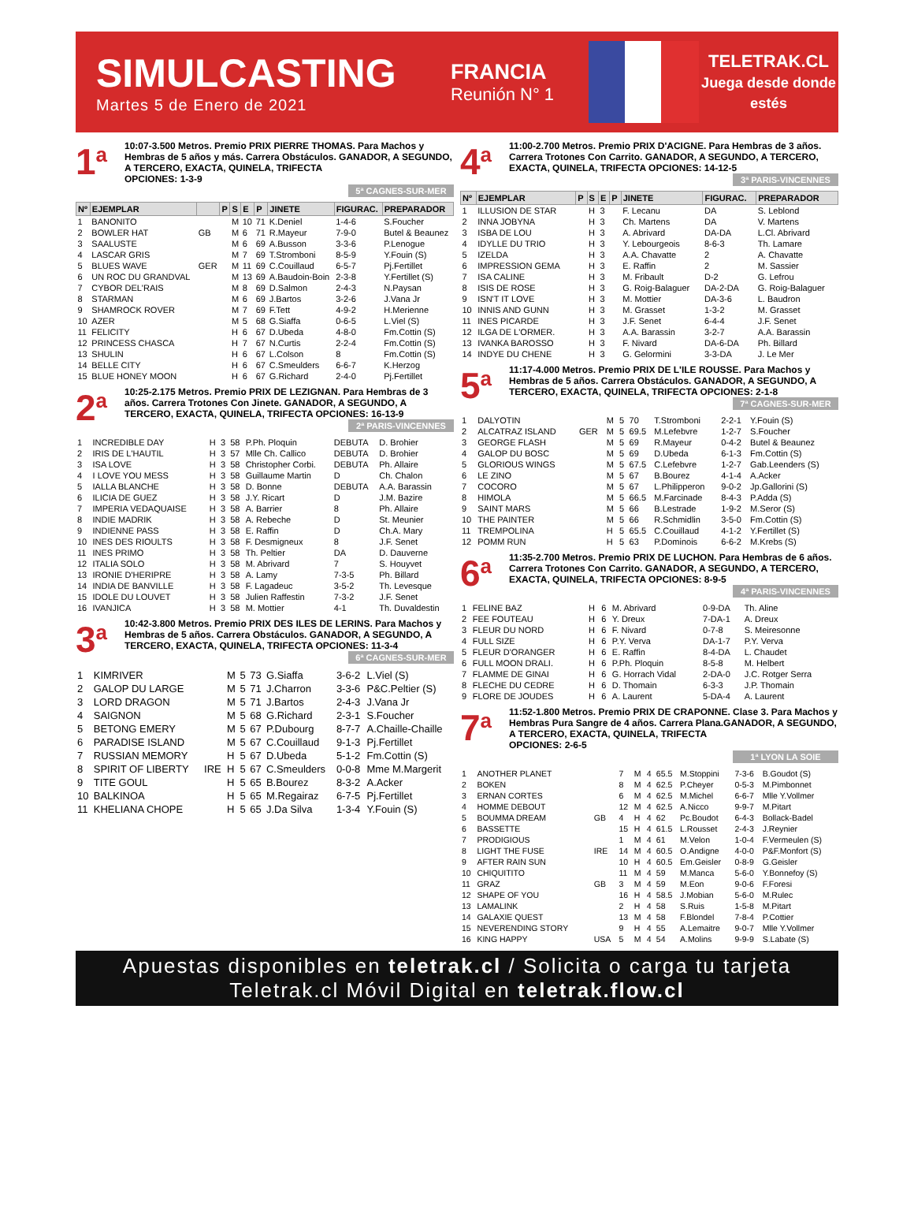SIMULCASTING
Martes 5 de Enero de 2021
FRANCIA
Reunión N° 1
TELETRAK.CL
Juega desde donde estés
1<sup>a</sup>
10:07-3.500 Metros. Premio PRIX PIERRE THOMAS. Para Machos y Hembras de 5 años y más. Carrera Obstáculos. GANADOR, A SEGUNDO, A TERCERO, EXACTA, QUINELA, TRIFECTA
OPCIONES: 1-3-9
5ª CAGNES-SUR-MER
| Nº | EJEMPLAR | | P | S | E | P | JINETE | FIGURAC. | PREPARADOR |
| --- | --- | --- | --- | --- | --- | --- | --- | --- | --- |
| 1 | BANONITO | | | M | 10 | 71 | K.Deniel | 1-4-6 | S.Foucher |
| 2 | BOWLER HAT | GB | | M | 6 | 71 | R.Mayeur | 7-9-0 | Butel & Beaunez |
| 3 | SAALUSTE | | | M | 6 | 69 | A.Busson | 3-3-6 | P.Lenogue |
| 4 | LASCAR GRIS | | | M | 7 | 69 | T.Stromboni | 8-5-9 | Y.Fouin (S) |
| 5 | BLUES WAVE | GER | | M | 11 | 69 | C.Couillaud | 6-5-7 | Pj.Fertillet |
| 6 | UN ROC DU GRANDVAL | | | M | 13 | 69 | A.Baudoin-Boin | 2-3-8 | Y.Fertillet (S) |
| 7 | CYBOR DEL'RAIS | | | M | 8 | 69 | D.Salmon | 2-4-3 | N.Paysan |
| 8 | STARMAN | | | M | 6 | 69 | J.Bartos | 3-2-6 | J.Vana Jr |
| 9 | SHAMROCK ROVER | | | M | 7 | 69 | F.Tett | 4-9-2 | H.Merienne |
| 10 | AZER | | | M | 5 | 68 | G.Siaffa | 0-6-5 | L.Viel (S) |
| 11 | FELICITY | | | H | 6 | 67 | D.Ubeda | 4-8-0 | Fm.Cottin (S) |
| 12 | PRINCESS CHASCA | | | H | 7 | 67 | N.Curtis | 2-2-4 | Fm.Cottin (S) |
| 13 | SHULIN | | | H | 6 | 67 | L.Colson | 8 | Fm.Cottin (S) |
| 14 | BELLE CITY | | | H | 6 | 67 | C.Smeulders | 6-6-7 | K.Herzog |
| 15 | BLUE HONEY MOON | | | H | 6 | 67 | G.Richard | 2-4-0 | Pj.Fertillet |
2<sup>a</sup>
10:25-2.175 Metros. Premio PRIX DE LEZIGNAN. Para Hembras de 3 años. Carrera Trotones Con Jinete. GANADOR, A SEGUNDO, A TERCERO, EXACTA, QUINELA, TRIFECTA OPCIONES: 16-13-9
2ª PARIS-VINCENNES
| 1 | INCREDIBLE DAY | H | 3 | 58 | P.Ph. Ploquin | DEBUTA | D. Brohier |
| 2 | IRIS DE L'HAUTIL | H | 3 | 57 | Mlle Ch. Callico | DEBUTA | D. Brohier |
| 3 | ISA LOVE | H | 3 | 58 | Christopher Corbi. | DEBUTA | Ph. Allaire |
| 4 | I LOVE YOU MESS | H | 3 | 58 | Guillaume Martin | D | Ch. Chalon |
| 5 | IALLA BLANCHE | H | 3 | 58 | D. Bonne | DEBUTA | A.A. Barassin |
| 6 | ILICIA DE GUEZ | H | 3 | 58 | J.Y. Ricart | D | J.M. Bazire |
| 7 | IMPERIA VEDAQUAISE | H | 3 | 58 | A. Barrier | 8 | Ph. Allaire |
| 8 | INDIE MADRIK | H | 3 | 58 | A. Rebeche | D | St. Meunier |
| 9 | INDIENNE PASS | H | 3 | 58 | E. Raffin | D | Ch.A. Mary |
| 10 | INES DES RIOULTS | H | 3 | 58 | F. Desmigneux | 8 | J.F. Senet |
| 11 | INES PRIMO | H | 3 | 58 | Th. Peltier | DA | D. Dauverne |
| 12 | ITALIA SOLO | H | 3 | 58 | M. Abrivard | 7 | S. Houyvet |
| 13 | IRONIE D'HERIPRE | H | 3 | 58 | A. Lamy | 7-3-5 | Ph. Billard |
| 14 | INDIA DE BANVILLE | H | 3 | 58 | F. Lagadeuc | 3-5-2 | Th. Levesque |
| 15 | IDOLE DU LOUVET | H | 3 | 58 | Julien Raffestin | 7-3-2 | J.F. Senet |
| 16 | IVANJICA | H | 3 | 58 | M. Mottier | 4-1 | Th. Duvaldestin |
3<sup>a</sup>
10:42-3.800 Metros. Premio PRIX DES ILES DE LERINS. Para Machos y Hembras de 5 años. Carrera Obstáculos. GANADOR, A SEGUNDO, A TERCERO, EXACTA, QUINELA, TRIFECTA OPCIONES: 11-3-4
6ª CAGNES-SUR-MER
| 1 | KIMRIVER | | M | 5 | 73 | G.Siaffa | 3-6-2 | L.Viel (S) |
| 2 | GALOP DU LARGE | | M | 5 | 71 | J.Charron | 3-3-6 | P&C.Peltier (S) |
| 3 | LORD DRAGON | | M | 5 | 71 | J.Bartos | 2-4-3 | J.Vana Jr |
| 4 | SAIGNON | | M | 5 | 68 | G.Richard | 2-3-1 | S.Foucher |
| 5 | BETONG EMERY | | M | 5 | 67 | P.Dubourg | 8-7-7 | A.Chaille-Chaille |
| 6 | PARADISE ISLAND | | M | 5 | 67 | C.Couillaud | 9-1-3 | Pj.Fertillet |
| 7 | RUSSIAN MEMORY | | H | 5 | 67 | D.Ubeda | 5-1-2 | Fm.Cottin (S) |
| 8 | SPIRIT OF LIBERTY | IRE | H | 5 | 67 | C.Smeulders | 0-0-8 | Mme M.Margerit |
| 9 | TITE GOUL | | H | 5 | 65 | B.Bourez | 8-3-2 | A.Acker |
| 10 | BALKINOA | | H | 5 | 65 | M.Regairaz | 6-7-5 | Pj.Fertillet |
| 11 | KHELIANA CHOPE | | H | 5 | 65 | J.Da Silva | 1-3-4 | Y.Fouin (S) |
4<sup>a</sup>
11:00-2.700 Metros. Premio PRIX D'ACIGNE. Para Hembras de 3 años. Carrera Trotones Con Carrito. GANADOR, A SEGUNDO, A TERCERO, EXACTA, QUINELA, TRIFECTA OPCIONES: 14-12-5
3ª PARIS-VINCENNES
| Nº | EJEMPLAR | P | S | E | P | JINETE | FIGURAC. | PREPARADOR |
| --- | --- | --- | --- | --- | --- | --- | --- | --- |
| 1 | ILLUSION DE STAR | | H | 3 | | F. Lecanu | DA | S. Leblond |
| 2 | INNA JOBYNA | | H | 3 | | Ch. Martens | DA | V. Martens |
| 3 | ISBA DE LOU | | H | 3 | | A. Abrivard | DA-DA | L.Cl. Abrivard |
| 4 | IDYLLE DU TRIO | | H | 3 | | Y. Lebourgeois | 8-6-3 | Th. Lamare |
| 5 | IZELDA | | H | 3 | | A.A. Chavatte | 2 | A. Chavatte |
| 6 | IMPRESSION GEMA | | H | 3 | | E. Raffin | 2 | M. Sassier |
| 7 | ISA CALINE | | H | 3 | | M. Fribault | D-2 | G. Lefrou |
| 8 | ISIS DE ROSE | | H | 3 | | G. Roig-Balaguer | DA-2-DA | G. Roig-Balaguer |
| 9 | ISN'T IT LOVE | | H | 3 | | M. Mottier | DA-3-6 | L. Baudron |
| 10 | INNIS AND GUNN | | H | 3 | | M. Grasset | 1-3-2 | M. Grasset |
| 11 | INES PICARDE | | H | 3 | | J.F. Senet | 6-4-4 | J.F. Senet |
| 12 | ILGA DE L'ORMER. | | H | 3 | | A.A. Barassin | 3-2-7 | A.A. Barassin |
| 13 | IVANKA BAROSSO | | H | 3 | | F. Nivard | DA-6-DA | Ph. Billard |
| 14 | INDYE DU CHENE | | H | 3 | | G. Gelormini | 3-3-DA | J. Le Mer |
5<sup>a</sup>
11:17-4.000 Metros. Premio PRIX DE L'ILE ROUSSE. Para Machos y Hembras de 5 años. Carrera Obstáculos. GANADOR, A SEGUNDO, A TERCERO, EXACTA, QUINELA, TRIFECTA OPCIONES: 2-1-8
7ª CAGNES-SUR-MER
| 1 | DALYOTIN | | M | 5 | 70 | T.Stromboni | 2-2-1 | Y.Fouin (S) |
| 2 | ALCATRAZ ISLAND | GER | M | 5 | 69.5 | M.Lefebvre | 1-2-7 | S.Foucher |
| 3 | GEORGE FLASH | | M | 5 | 69 | R.Mayeur | 0-4-2 | Butel & Beaunez |
| 4 | GALOP DU BOSC | | M | 5 | 69 | D.Ubeda | 6-1-3 | Fm.Cottin (S) |
| 5 | GLORIOUS WINGS | | M | 5 | 67.5 | C.Lefebvre | 1-2-7 | Gab.Leenders (S) |
| 6 | LE ZINO | | M | 5 | 67 | B.Bourez | 4-1-4 | A.Acker |
| 7 | COCORO | | M | 5 | 67 | L.Philipperon | 9-0-2 | Jp.Gallorini (S) |
| 8 | HIMOLA | | M | 5 | 66.5 | M.Farcinade | 8-4-3 | P.Adda (S) |
| 9 | SAINT MARS | | M | 5 | 66 | B.Lestrade | 1-9-2 | M.Seror (S) |
| 10 | THE PAINTER | | M | 5 | 66 | R.Schmidlin | 3-5-0 | Fm.Cottin (S) |
| 11 | TREMPOLINA | | H | 5 | 65.5 | C.Couillaud | 4-1-2 | Y.Fertillet (S) |
| 12 | POMM RUN | | H | 5 | 63 | P.Dominois | 6-6-2 | M.Krebs (S) |
6<sup>a</sup>
11:35-2.700 Metros. Premio PRIX DE LUCHON. Para Hembras de 6 años. Carrera Trotones Con Carrito. GANADOR, A SEGUNDO, A TERCERO, EXACTA, QUINELA, TRIFECTA OPCIONES: 8-9-5
4ª PARIS-VINCENNES
| 1 | FELINE BAZ | H | 6 | M. Abrivard | 0-9-DA | Th. Aline |
| 2 | FEE FOUTEAU | H | 6 | Y. Dreux | 7-DA-1 | A. Dreux |
| 3 | FLEUR DU NORD | H | 6 | F. Nivard | 0-7-8 | S. Meiresonne |
| 4 | FULL SIZE | H | 6 | P.Y. Verva | DA-1-7 | P.Y. Verva |
| 5 | FLEUR D'ORANGER | H | 6 | E. Raffin | 8-4-DA | L. Chaudet |
| 6 | FULL MOON DRALI. | H | 6 | P.Ph. Ploquin | 8-5-8 | M. Helbert |
| 7 | FLAMME DE GINAI | H | 6 | G. Horrach Vidal | 2-DA-0 | J.C. Rotger Serra |
| 8 | FLECHE DU CEDRE | H | 6 | D. Thomain | 6-3-3 | J.P. Thomain |
| 9 | FLORE DE JOUDES | H | 6 | A. Laurent | 5-DA-4 | A. Laurent |
7<sup>a</sup>
11:52-1.800 Metros. Premio PRIX DE CRAPONNE. Clase 3. Para Machos y Hembras Pura Sangre de 4 años. Carrera Plana.GANADOR, A SEGUNDO, A TERCERO, EXACTA, QUINELA, TRIFECTA
OPCIONES: 2-6-5
1ª LYON LA SOIE
| 1 | ANOTHER PLANET | | 7 | M | 4 | 65.5 | M.Stoppini | 7-3-6 | B.Goudot (S) |
| 2 | BOKEN | | 8 | M | 4 | 62.5 | P.Cheyer | 0-5-3 | M.Pimbonnet |
| 3 | ERNAN CORTES | | 6 | M | 4 | 62.5 | M.Michel | 6-6-7 | Mlle Y.Vollmer |
| 4 | HOMME DEBOUT | | 12 | M | 4 | 62.5 | A.Nicco | 9-9-7 | M.Pitart |
| 5 | BOUMMA DREAM | GB | 4 | H | 4 | 62 | Pc.Boudot | 6-4-3 | Bollack-Badel |
| 6 | BASSETTE | | 15 | H | 4 | 61.5 | L.Rousset | 2-4-3 | J.Reynier |
| 7 | PRODIGIOUS | | 1 | M | 4 | 61 | M.Velon | 1-0-4 | F.Vermeulen (S) |
| 8 | LIGHT THE FUSE | IRE | 14 | M | 4 | 60.5 | O.Andigne | 4-0-0 | P&F.Monfort (S) |
| 9 | AFTER RAIN SUN | | 10 | H | 4 | 60.5 | Em.Geisler | 0-8-9 | G.Geisler |
| 10 | CHIQUITITO | | 11 | M | 4 | 59 | M.Manca | 5-6-0 | Y.Bonnefoy (S) |
| 11 | GRAZ | GB | 3 | M | 4 | 59 | M.Eon | 9-0-6 | F.Foresi |
| 12 | SHAPE OF YOU | | 16 | H | 4 | 58.5 | J.Mobian | 5-6-0 | M.Rulec |
| 13 | LAMALINK | | 2 | H | 4 | 58 | S.Ruis | 1-5-8 | M.Pitart |
| 14 | GALAXIE QUEST | | 13 | M | 4 | 58 | F.Blondel | 7-8-4 | P.Cottier |
| 15 | NEVERENDING STORY | | 9 | H | 4 | 55 | A.Lemaitre | 9-0-7 | Mlle Y.Vollmer |
| 16 | KING HAPPY | USA | 5 | M | 4 | 54 | A.Molins | 9-9-9 | S.Labate (S) |
Apuestas disponibles en teletrak.cl / Solicita o carga tu tarjeta Teletrak.cl Móvil Digital en teletrak.flow.cl